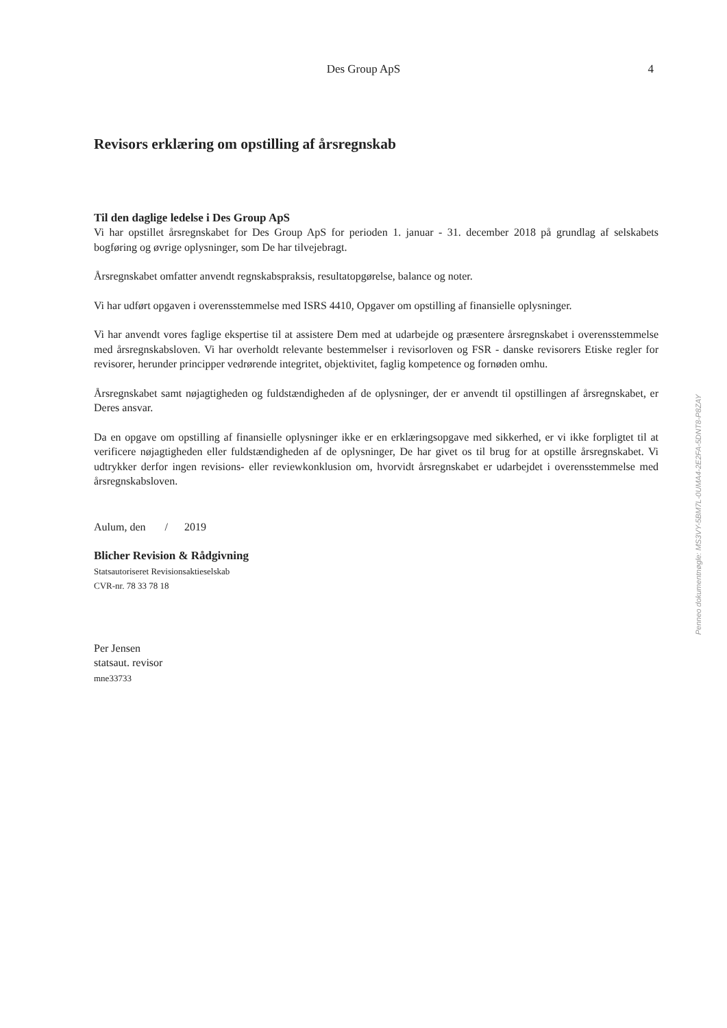Des Group ApS
4
Revisors erklæring om opstilling af årsregnskab
Til den daglige ledelse i Des Group ApS
Vi har opstillet årsregnskabet for Des Group ApS for perioden 1. januar - 31. december 2018 på grundlag af selskabets bogføring og øvrige oplysninger, som De har tilvejebragt.
Årsregnskabet omfatter anvendt regnskabspraksis, resultatopgørelse, balance og noter.
Vi har udført opgaven i overensstemmelse med ISRS 4410, Opgaver om opstilling af finansielle oplysninger.
Vi har anvendt vores faglige ekspertise til at assistere Dem med at udarbejde og præsentere årsregnskabet i overensstemmelse med årsregnskabsloven. Vi har overholdt relevante bestemmelser i revisorloven og FSR - danske revisorers Etiske regler for revisorer, herunder principper vedrørende integritet, objektivitet, faglig kompetence og fornøden omhu.
Årsregnskabet samt nøjagtigheden og fuldstændigheden af de oplysninger, der er anvendt til opstillingen af årsregnskabet, er Deres ansvar.
Da en opgave om opstilling af finansielle oplysninger ikke er en erklæringsopgave med sikkerhed, er vi ikke forpligtet til at verificere nøjagtigheden eller fuldstændigheden af de oplysninger, De har givet os til brug for at opstille årsregnskabet. Vi udtrykker derfor ingen revisions- eller reviewkonklusion om, hvorvidt årsregnskabet er udarbejdet i overensstemmelse med årsregnskabsloven.
Aulum, den / 2019
Blicher Revision & Rådgivning
Statsautoriseret Revisionsaktieselskab
CVR-nr. 78 33 78 18
Per Jensen
statsaut. revisor
mne33733
Penneo dokumentnøgle: MS3VY-5BM7L-0UMA4-2E2FA-5DNT8-P8ZAY